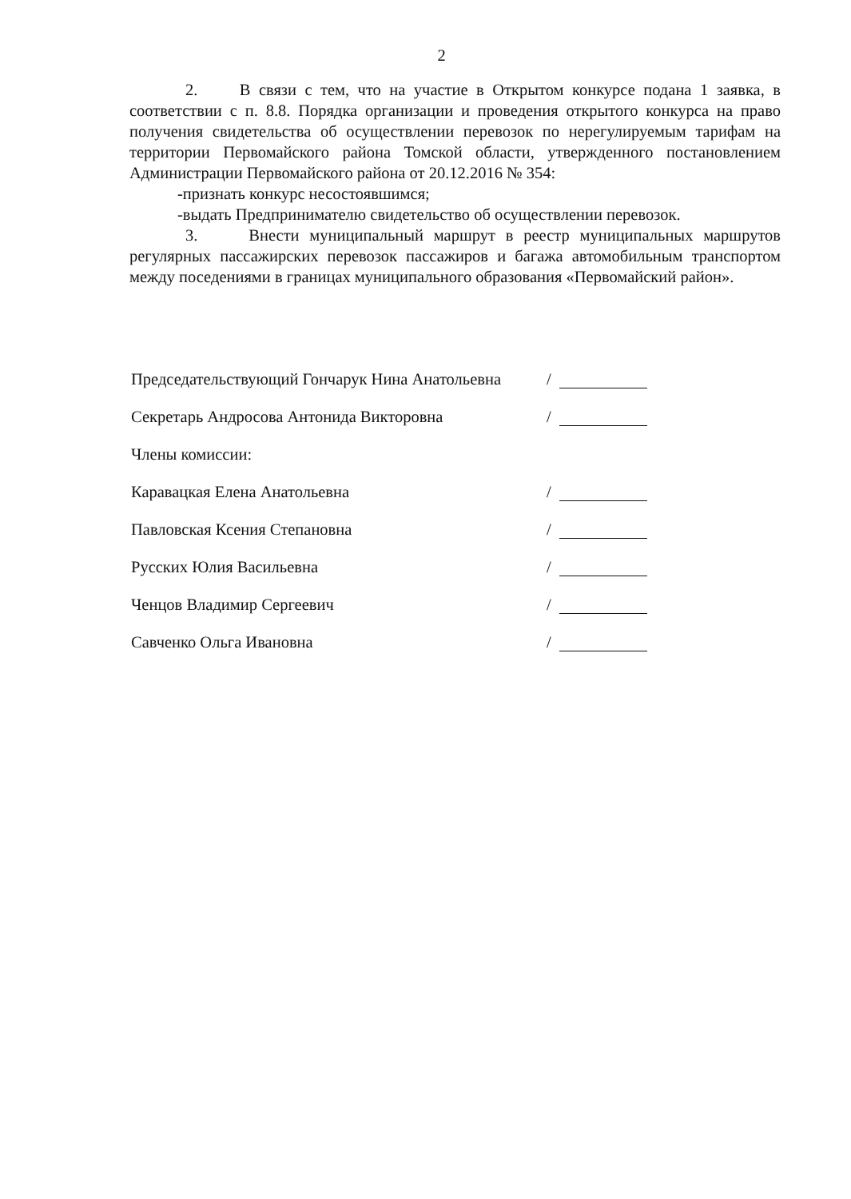2
2. В связи с тем, что на участие в Открытом конкурсе подана 1 заявка, в соответствии с п. 8.8. Порядка организации и проведения открытого конкурса на право получения свидетельства об осуществлении перевозок по нерегулируемым тарифам на территории Первомайского района Томской области, утвержденного постановлением Администрации Первомайского района от 20.12.2016 № 354:
-признать конкурс несостоявшимся;
-выдать Предпринимателю свидетельство об осуществлении перевозок.
3. Внести муниципальный маршрут в реестр муниципальных маршрутов регулярных пассажирских перевозок пассажиров и багажа автомобильным транспортом между поседениями в границах муниципального образования «Первомайский район».
Председательствующий Гончарук Нина Анатольевна /
Секретарь Андросова Антонида Викторовна /
Члены комиссии:
Каравацкая Елена Анатольевна /
Павловская Ксения Степановна /
Русских Юлия Васильевна /
Ченцов Владимир Сергеевич /
Савченко Ольга Ивановна /